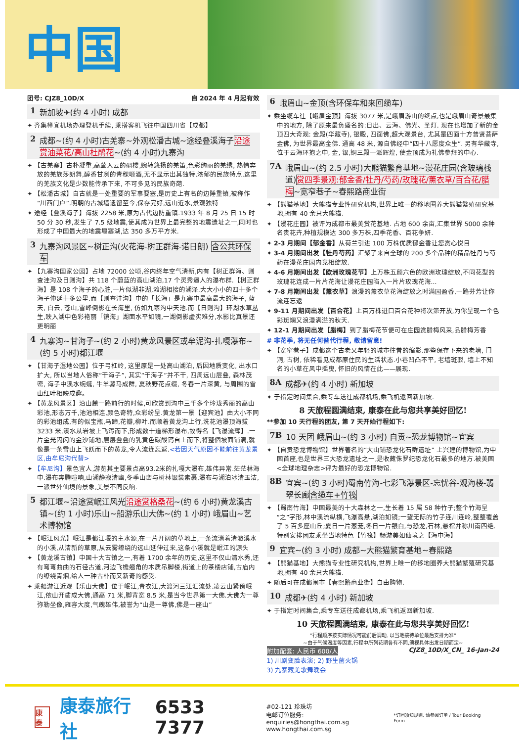中国
团号: CJZ8_10D/X 自 2024 年 4 月起有效
1 新加坡✈(约 4 小时) 成都
✦ 齐集樟宜机场办理登机手续, 乘搭客机飞往中国四川省【成都】
2 成都~(约 4 小时)古羌寨~外观松潘古城~途经叠溪海子沿途赏油菜花/高山杜鹃花~(约 4 小时)九寨沟
✦ 【古羌寨】古朴凝重,高耸入云的碉楼,婉转悠扬的羌笛,色彩绚丽的羌绣, 热情奔放的羌族莎朗舞,醇香甘冽的青稞咂酒,无不显示出其独特,浓郁的民族特点.这里的羌族文化是少数能传承下来, 不可多见的民族奇葩.
✦ 【松潘古城】自古就是一处重要的军事要塞,是历史上有名的边陲重镇,被称作“川西门户”.明朝的古城墙遗留至今,保存完好,远山近水,景观独特
✦ 途经【叠溪海子】海拔 2258 米,原为古代边防重镇.1933 年 8 月 25 日 15 时 50 分 30 秒,发生了 7.5 级地震,使其成为世界上最完整的地震遗址之一,同时也形成了中国最大的地震堰塞湖,达 350 多万平方米.
3 九寨沟风景区~树正沟(火花海-树正群海-诺日朗) 含公共环保车
✦ 【九寨沟国家公园】占地 72000 公顷,谷内终年空气清新,内有【树正群海、则查洼沟及日则沟】共 118 个蔚蓝的高山湖泊,17 个灵秀逼人的瀑布群.【树正群海】是 108 个海子的心脏,一片似湖非湖,滩湖相接的湖泽.大大小小的四十多个海子伸延十多公里.而【则查洼沟】中的「长海」是九寨中最高最大的海子, 蓝天, 白云, 苍山,雪峰倒影在长海里, 仿如九寨沟中天池.而【日则沟】环湖水草丛生,映入湖中色彩艳丽「镜海」湖面水平如镜,一湖倒影虚实难分,水影比真景还更明丽
4 九寨沟~甘海子~(约 2 小时)黄龙风景区或牟泥沟-扎嘎瀑布~(约 5 小时)都江堰
✦ 【甘海子湿地公园】位于弓杠岭, 这里原是一处高山湖泊, 后因地质变化, 出水口扩大, 所以当地人俗称“干海子”, 其实“干海子”并不干, 四周远山层叠, 森林茂密, 海子中溪水蜿蜒, 牛羊骡马成群, 夏秋野花点缀, 冬春一片深黄, 与周围的雪山红叶相映成趣。
✦ 【黄龙风景区】沿山麓一路前行的时候,可欣赏到沟中三千多个玲珑秀丽的高山彩池,形态万千,池池相连,颜色奇特,众彩纷呈.黄龙第一景【迎宾池】由大小不同的彩池组成,有的似宝瓶,马蹄,花瓣,柳叶.而顺着黄龙沟上行,洗花池瀑顶海拔 3233 米,溪水从岩坡上飞泻而下,形成数十道梯形瀑布,故得名【飞瀑流辉】.一片金光闪闪的金沙铺地,层层叠叠的乳黄色碳酸钙自上而下,将整個坡面铺满,就像是一条雪山上飞跃而下的黄龙,令人流连忘返.<若因天气原因不能前往黄龙景区,由牟尼沟代替>
✦ 【牟尼沟】景色宜人,游览其主要景点高93.2米的扎嘎大瀑布,雄伟异常.茫茫林海中.瀑布奔腾喧响,山湖静寂清幽,冬季山峦与树林银装素裹,瀑布与湖泊冰清玉洁,一派世外仙境的景象,美景不同反响.
5 都江堰~沿途赏岷江风光沿途赏格桑花~(约 6 小时)黄龙溪古镇~(约 1 小时)乐山~船游乐山大佛~(约 1 小时) 峨眉山~艺术博物馆
✦ 【岷江风光】岷江是都江堰的主水源,在一片开阔的草地上,一条流淌着清澈溪水的小溪,从清新的草原,从云雾缭绕的远山延伸过来,这条小溪就是岷江的源头
✦ 【黄龙溪古镇】中国十大古镇之一,有着 1700 余年的历史,这里不仅山清水秀,还有弯弯曲曲的石径古道,河边飞檐翘角的木质吊脚楼,街道上的茶楼店铺,古庙内的缭绕青烟,给人一种古朴而又新奇的感受.
✦ 乘船游江近观【乐山大佛】位于岷江,青衣江,大渡河三江汇流处.凌云山紧傍岷江,依山开凿成大佛,通高 71 米,脚背宽 8.5 米,是当今世界第一大佛.大佛为一尊弥勒坐像,雍容大度,气魄雄伟,被誉为“山是一尊佛,佛是一座山”
6 峨眉山~金顶(含环保车和来回缆车)
✦ 乘坐缆车往【峨眉金顶】海拔 3077 米,是峨眉游山的终点,也是峨眉山奇景最集中的地方, 除了原来最负盛名的:日出、云海、佛光、圣灯. 现在也增加了新的金顶四大奇观: 金殿(华藏寺), 银殿, 四面佛,超大观景台, 尤其是四面十方普贤菩萨金佛, 为世界最高金佛. 通高 48 米, 源自佛经中“四十八愿度众生”. 另有华藏寺, 位于云海环抱之中, 金, 银,铜三殿一派辉煌, 使金顶成为礼佛参拜的中心.
7A 峨眉山~(约 2.5 小时)大熊猫繁育基地~漫花庄园(含玻璃栈道)赏四季景观:郁金香/牡丹/芍药/玫瑰花/薰衣草/百合花/腊梅~宽窄巷子~春熙路商业街
✦ 【熊猫基地】大熊猫专业性研究机构,世界上唯一的移地圈养大熊猫繁殖研究基地,拥有 40 余只大熊猫.
✦ 【漫花庄园】被评为成都市最美赏花基地. 占地 600 余亩,汇集世界 5000 余种名贵花卉,种植规模达 300 多万株,四季花香、百花争妍.
✦ 2-3 月期间【郁金香】从荷兰引进 100 万株优质郁金香让您赏心悦目
✦ 3-4 月期间出发【牡丹芍药】汇聚了来自全球的 200 多个品种的精品牡丹与芍药在漫花庄园内竞相绽放.
✦ 4-6 月期间出发【欧洲玫瑰花节】上万株五颜六色的欧洲玫瑰绽放,不同花型的玫瑰花连成一片片花海让漫花庄园陷入一片片玫瑰花海...
✦ 7-8 月期间出发【薰衣草】浪漫的薰衣草花海绽放之时满园盈香,一路芬芳让你流连忘返
✦ 9-11 月期间出发【百合花】上百万株进口百合花种将次第开放,为你呈现一个色彩斑斓又浪漫满溢的秋天.
✦ 12-1 月期间出发【腊梅】到了腊梅花节便可在庄园赏腊梅风采,品腊梅芳香
# 非花季, 将无任何替代行程, 敬请留意!
✦ 【宽窄巷子】成都这个古老又年轻的城市往昔的缩影.那些保存下来的老墙, 门洞, 古树, 依稀看见成都原住民的生活状态.小巷凹凸不平, 老墙斑驳, 墙上不知名的小草在风中摇曳, 怀旧的风情在此——展现.
8A 成都✈(约 4 小时) 新加坡
✦ 于指定时间集合,乘专车送往成都机场,乘飞机返回新加坡.
8 天旅程圆满结束, 康泰在此与您共享美好回忆!
**参加 10 天行程的团友, 第 7 天开始行程如下:
7B 10 天团 峨眉山~(约 3 小时) 自贡~恐龙博物馆~宜宾
✦ 【自贡恐龙博物馆】世界著名的“大山铺恐龙化石群遗址” 上兴建的博物馆,为中国首座,也是世界三大恐龙遗址之一,是收藏侏罗纪恐龙化石最多的地方.被美国<全球地理杂志>评为最好的恐龙博物馆.
8B 宜宾~(约 3 小时)蜀南竹海-七彩飞瀑景区-忘忧谷-观海楼-翡翠长廊含缆车+竹筏
✦ 【蜀南竹海】中国最美的十大森林之一,生长着 15 属 58 种竹子;整个竹海呈“之”字形,林中溪流纵横,飞瀑高悬,湖泊如镜;一望无际的竹子连川连岭,整整覆盖了 5 百多座山丘;夏日一片葱茏,冬日一片银白,与恐龙,石林,悬棺并称川南四绝.特别安排团友乘坐当地特色【竹筏】畅游美如仙境之【海中海】
9 宜宾~(约 3 小时) 成都~大熊猫繁育基地~春熙路
✦ 【熊猫基地】大熊猫专业性研究机构,世界上唯一的移地圈养大熊猫繁殖研究基地,拥有 40 余只大熊猫.
✦ 随后可在成都闹市【春熙路商业街】自由购物.
10 成都✈(约 4 小时) 新加坡
✦ 于指定时间集合,乘专车送往成都机场,乘飞机返回新加坡.
10 天旅程圆满结束, 康泰在此与您共享美好回忆!
“行程顺序按实际情况可能前后调动, 以当地接待单位最后安排为准”
~由于气候温度等因素,行程中所列花期各有不同,须视具体出发日期而定~
附加配套: 人民币 600/人 CJZ8_10D/X_CN_ 16-Jan-24
1) 川剧变脸表演; 2) 野生菌火锅
3) 九寨藏羌歌舞晚会
康泰 康泰旅行社 6533 7377
#02-121 珍珠坊
电邮订位服务: enquiries@hongthai.com.sg
www.hongthai.com.sg
*订团须知规则, 请参阅订单 / Tour Booking Form